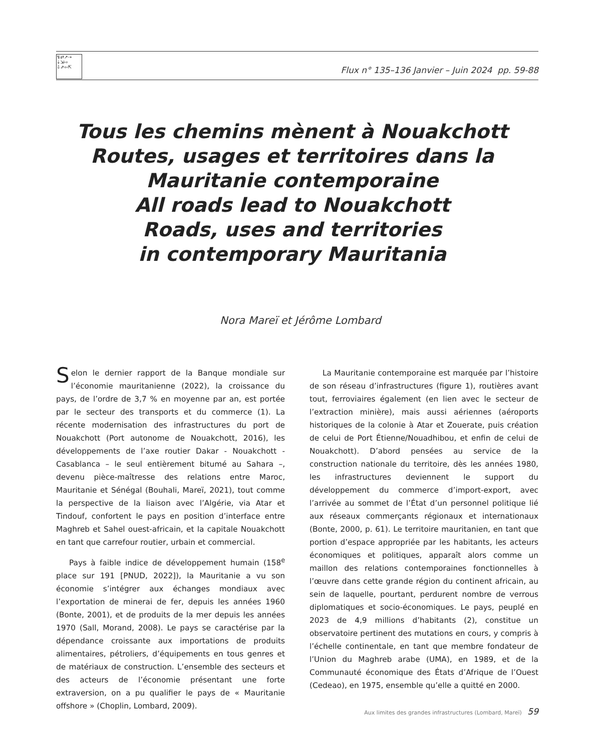↯⇄↗⇢ ⇣⇲⇨ ⇩⇗⇦⇱
Flux n° 135–136 Janvier – Juin 2024 pp. 59-88
Tous les chemins mènent à Nouakchott
Routes, usages et territoires dans la
Mauritanie contemporaine
All roads lead to Nouakchott
Roads, uses and territories
in contemporary Mauritania
Nora Mareï et Jérôme Lombard
Selon le dernier rapport de la Banque mondiale sur l’économie mauritanienne (2022), la croissance du pays, de l’ordre de 3,7 % en moyenne par an, est portée par le secteur des transports et du commerce (1). La récente modernisation des infrastructures du port de Nouakchott (Port autonome de Nouakchott, 2016), les développements de l’axe routier Dakar - Nouakchott - Casablanca – le seul entièrement bitumé au Sahara –, devenu pièce-maîtresse des relations entre Maroc, Mauritanie et Sénégal (Bouhali, Mareï, 2021), tout comme la perspective de la liaison avec l’Algérie, via Atar et Tindouf, confortent le pays en position d’interface entre Maghreb et Sahel ouest-africain, et la capitale Nouakchott en tant que carrefour routier, urbain et commercial.
Pays à faible indice de développement humain (158<sup>e</sup> place sur 191 [PNUD, 2022]), la Mauritanie a vu son économie s’intégrer aux échanges mondiaux avec l’exportation de minerai de fer, depuis les années 1960 (Bonte, 2001), et de produits de la mer depuis les années 1970 (Sall, Morand, 2008). Le pays se caractérise par la dépendance croissante aux importations de produits alimentaires, pétroliers, d’équipements en tous genres et de matériaux de construction. L’ensemble des secteurs et des acteurs de l’économie présentant une forte extraversion, on a pu qualifier le pays de « Mauritanie offshore » (Choplin, Lombard, 2009).
La Mauritanie contemporaine est marquée par l’histoire de son réseau d’infrastructures (figure 1), routières avant tout, ferroviaires également (en lien avec le secteur de l’extraction minière), mais aussi aériennes (aéroports historiques de la colonie à Atar et Zouerate, puis création de celui de Port Étienne/Nouadhibou, et enfin de celui de Nouakchott). D’abord pensées au service de la construction nationale du territoire, dès les années 1980, les infrastructures deviennent le support du développement du commerce d’import-export, avec l’arrivée au sommet de l’État d’un personnel politique lié aux réseaux commerçants régionaux et internationaux (Bonte, 2000, p. 61). Le territoire mauritanien, en tant que portion d’espace appropriée par les habitants, les acteurs économiques et politiques, apparaît alors comme un maillon des relations contemporaines fonctionnelles à l’œuvre dans cette grande région du continent africain, au sein de laquelle, pourtant, perdurent nombre de verrous diplomatiques et socio-économiques. Le pays, peuplé en 2023 de 4,9 millions d’habitants (2), constitue un observatoire pertinent des mutations en cours, y compris à l’échelle continentale, en tant que membre fondateur de l’Union du Maghreb arabe (UMA), en 1989, et de la Communauté économique des États d’Afrique de l’Ouest (Cedeao), en 1975, ensemble qu’elle a quitté en 2000.
Aux limites des grandes infrastructures (Lombard, Mareï) 59